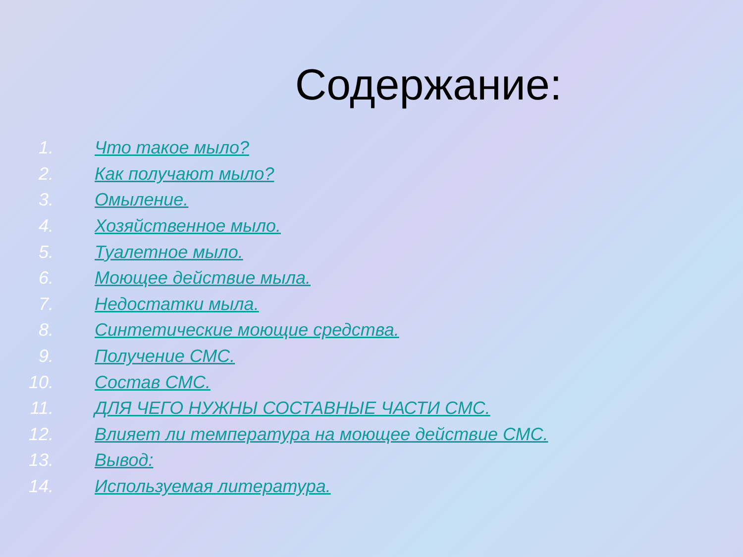Содержание:
1. Что такое мыло?
2. Как получают мыло?
3. Омыление.
4. Хозяйственное мыло.
5. Туалетное мыло.
6. Моющее действие мыла.
7. Недостатки мыла.
8. Синтетические моющие средства.
9. Получение СМС.
10. Состав СМС.
11. ДЛЯ ЧЕГО НУЖНЫ СОСТАВНЫЕ ЧАСТИ СМС.
12. Влияет ли температура на моющее действие СМС.
13. Вывод:
14. Используемая литература.